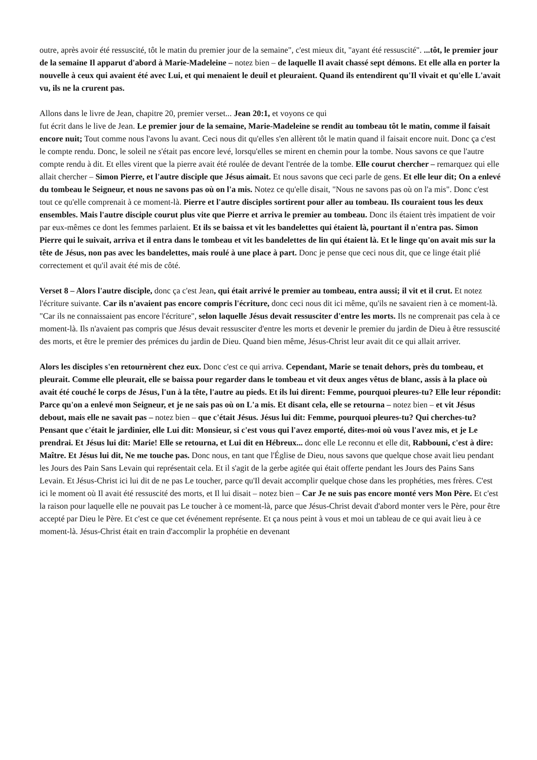outre, après avoir été ressuscité, tôt le matin du premier jour de la semaine", c'est mieux dit, "ayant été ressuscité". ...tôt, le premier jour de la semaine Il apparut d'abord à Marie-Madeleine – notez bien – de laquelle Il avait chassé sept démons. Et elle alla en porter la nouvelle à ceux qui avaient été avec Lui, et qui menaient le deuil et pleuraient. Quand ils entendirent qu'Il vivait et qu'elle L'avait vu, ils ne la crurent pas.
Allons dans le livre de Jean, chapitre 20, premier verset... Jean 20:1, et voyons ce qui
fut écrit dans le live de Jean. Le premier jour de la semaine, Marie-Madeleine se rendit au tombeau tôt le matin, comme il faisait encore nuit; Tout comme nous l'avons lu avant. Ceci nous dit qu'elles s'en allèrent tôt le matin quand il faisait encore nuit. Donc ça c'est le compte rendu. Donc, le soleil ne s'était pas encore levé, lorsqu'elles se mirent en chemin pour la tombe. Nous savons ce que l'autre compte rendu à dit. Et elles virent que la pierre avait été roulée de devant l'entrée de la tombe. Elle courut chercher – remarquez qui elle allait chercher – Simon Pierre, et l'autre disciple que Jésus aimait. Et nous savons que ceci parle de gens. Et elle leur dit; On a enlevé du tombeau le Seigneur, et nous ne savons pas où on l'a mis. Notez ce qu'elle disait, "Nous ne savons pas où on l'a mis". Donc c'est tout ce qu'elle comprenait à ce moment-là. Pierre et l'autre disciples sortirent pour aller au tombeau. Ils couraient tous les deux ensembles. Mais l'autre disciple courut plus vite que Pierre et arriva le premier au tombeau. Donc ils étaient très impatient de voir par eux-mêmes ce dont les femmes parlaient. Et ils se baissa et vit les bandelettes qui étaient là, pourtant il n'entra pas. Simon Pierre qui le suivait, arriva et il entra dans le tombeau et vit les bandelettes de lin qui étaient là. Et le linge qu'on avait mis sur la tête de Jésus, non pas avec les bandelettes, mais roulé à une place à part. Donc je pense que ceci nous dit, que ce linge était plié correctement et qu'il avait été mis de côté.
Verset 8 – Alors l'autre disciple, donc ça c'est Jean, qui était arrivé le premier au tombeau, entra aussi; il vit et il crut. Et notez l'écriture suivante. Car ils n'avaient pas encore compris l'écriture, donc ceci nous dit ici même, qu'ils ne savaient rien à ce moment-là. "Car ils ne connaissaient pas encore l'écriture", selon laquelle Jésus devait ressusciter d'entre les morts. Ils ne comprenait pas cela à ce moment-là. Ils n'avaient pas compris que Jésus devait ressusciter d'entre les morts et devenir le premier du jardin de Dieu à être ressuscité des morts, et être le premier des prémices du jardin de Dieu. Quand bien même, Jésus-Christ leur avait dit ce qui allait arriver.
Alors les disciples s'en retournèrent chez eux. Donc c'est ce qui arriva. Cependant, Marie se tenait dehors, près du tombeau, et pleurait. Comme elle pleurait, elle se baissa pour regarder dans le tombeau et vit deux anges vêtus de blanc, assis à la place où avait été couché le corps de Jésus, l'un à la tête, l'autre au pieds. Et ils lui dirent: Femme, pourquoi pleures-tu? Elle leur répondit: Parce qu'on a enlevé mon Seigneur, et je ne sais pas où on L'a mis. Et disant cela, elle se retourna – notez bien – et vit Jésus debout, mais elle ne savait pas – notez bien – que c'était Jésus. Jésus lui dit: Femme, pourquoi pleures-tu? Qui cherches-tu? Pensant que c'était le jardinier, elle Lui dit: Monsieur, si c'est vous qui l'avez emporté, dites-moi où vous l'avez mis, et je Le prendrai. Et Jésus lui dit: Marie! Elle se retourna, et Lui dit en Hébreux... donc elle Le reconnu et elle dit, Rabbouni, c'est à dire: Maître. Et Jésus lui dit, Ne me touche pas. Donc nous, en tant que l'Église de Dieu, nous savons que quelque chose avait lieu pendant les Jours des Pain Sans Levain qui représentait cela. Et il s'agit de la gerbe agitée qui était offerte pendant les Jours des Pains Sans Levain. Et Jésus-Christ ici lui dit de ne pas Le toucher, parce qu'Il devait accomplir quelque chose dans les prophéties, mes frères. C'est ici le moment où Il avait été ressuscité des morts, et Il lui disait – notez bien – Car Je ne suis pas encore monté vers Mon Père. Et c'est la raison pour laquelle elle ne pouvait pas Le toucher à ce moment-là, parce que Jésus-Christ devait d'abord monter vers le Père, pour être accepté par Dieu le Père. Et c'est ce que cet événement représente. Et ça nous peint à vous et moi un tableau de ce qui avait lieu à ce moment-là. Jésus-Christ était en train d'accomplir la prophétie en devenant